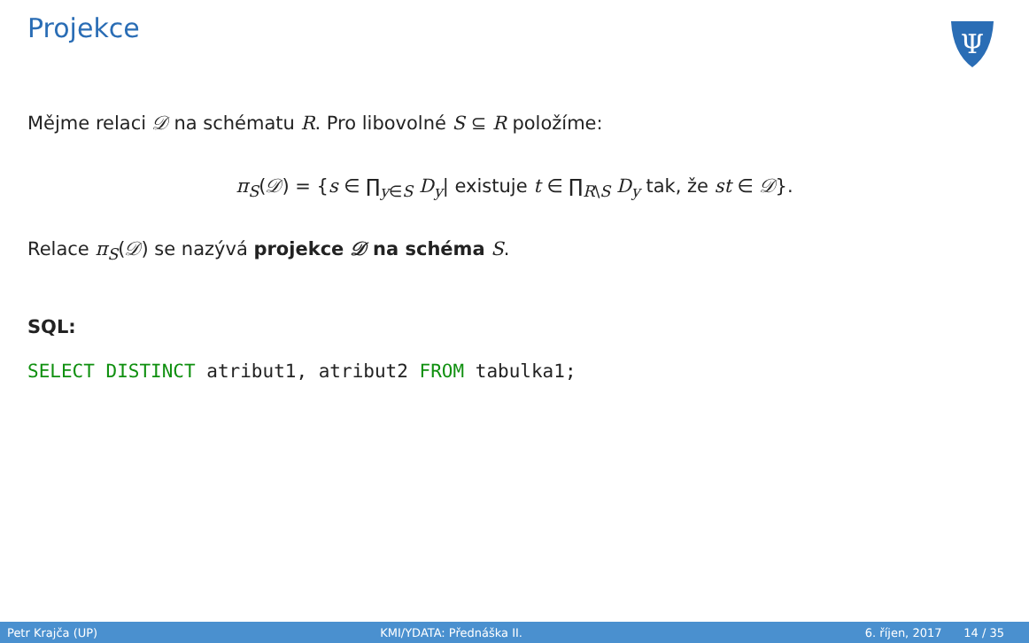Projekce
Ψ
Mějme relaci 𝒟 na schématu R. Pro libovolné S ⊆ R položíme:
π<sub>S</sub>(𝒟) = {s ∈ ∏<sub>y∈S</sub> D<sub>y</sub>| existuje t ∈ ∏<sub>R\S</sub> D<sub>y</sub> tak, že st ∈ 𝒟}.
Relace π<sub>S</sub>(𝒟) se nazývá projekce 𝒟 na schéma S.
SQL:
SELECT DISTINCT atribut1, atribut2 FROM tabulka1;
Petr Krajča (UP) KMI/YDATA: Přednáška II. 6. říjen, 2017 14 / 35